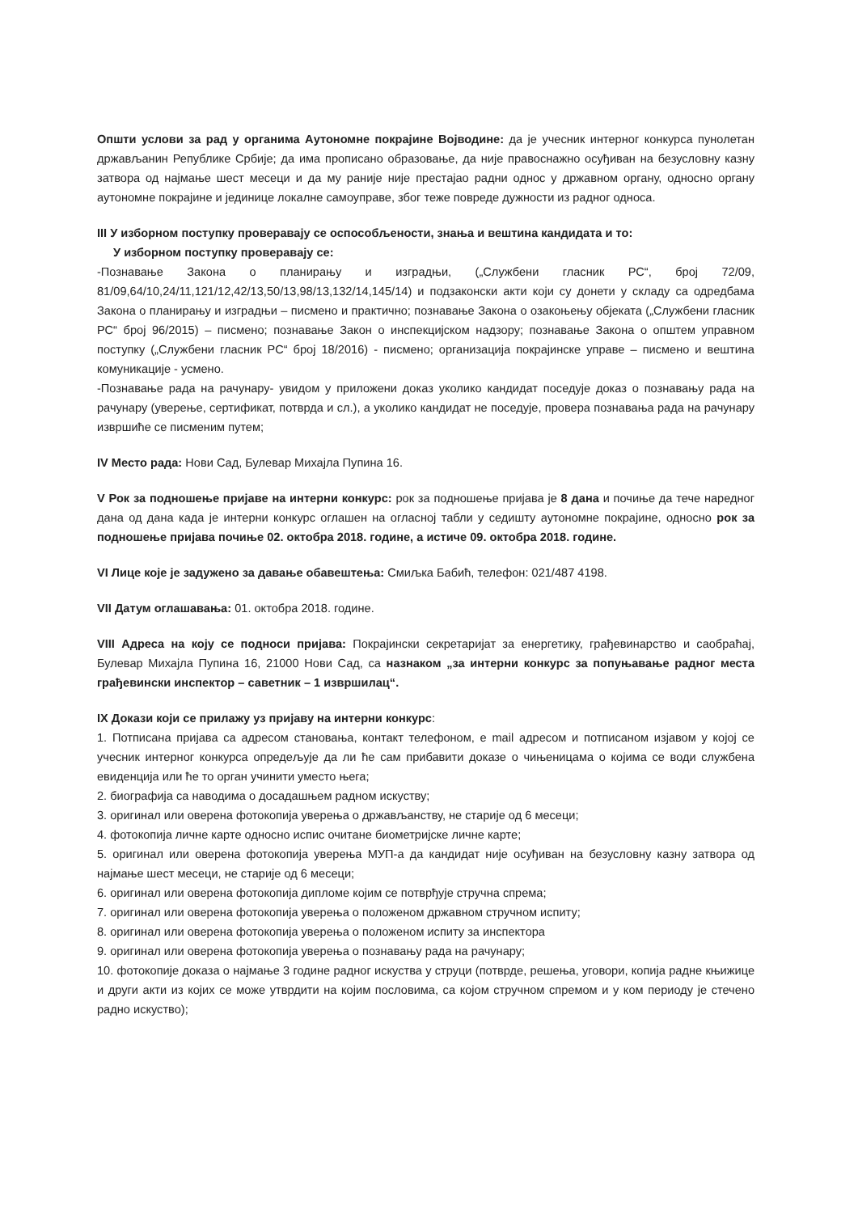Општи услови за рад у органима Аутономне покрајине Војводине: да је учесник интерног конкурса пунолетан држављанин Републике Србије; да има прописано образовање, да није правоснажно осуђиван на безусловну казну затвора од најмање шест месеци и да му раније није престајао радни однос у државном органу, односно органу аутономне покрајине и јединице локалне самоуправе, због теже повреде дужности из радног односа.
III У изборном поступку проверавају се оспособљености, знања и вештина кандидата и то:
У изборном поступку проверавају се:
-Познавање Закона о планирању и изградњи, („Службени гласник РС“, број 72/09, 81/09,64/10,24/11,121/12,42/13,50/13,98/13,132/14,145/14) и подзаконски акти који су донети у складу са одредбама Закона о планирању и изградњи – писмено и практично; познавање Закона о озакоњењу објеката („Службени гласник РС“ број 96/2015) – писмено; познавање Закон о инспекцијском надзору; познавање Закона о општем управном поступку („Службени гласник РС“ број 18/2016) - писмено; организација покрајинске управе – писмено и вештина комуникације - усмено.
-Познавање рада на рачунару- увидом у приложени доказ уколико кандидат поседује доказ о познавању рада на рачунару (уверење, сертификат, потврда и сл.), а уколико кандидат не поседује, провера познавања рада на рачунару извршиће се писменим путем;
IV Место рада: Нови Сад, Булевар Михајла Пупина 16.
V Рок за подношење пријаве на интерни конкурс: рок за подношење пријава је 8 дана и почиње да тече наредног дана од дана када је интерни конкурс оглашен на огласној табли у седишту аутономне покрајине, односно рок за подношење пријава почиње 02. октобра 2018. године, а истиче 09. октобра 2018. године.
VI Лице које је задужено за давање обавештења: Смиљка Бабић, телефон: 021/487 4198.
VII Датум оглашавања: 01. октобра 2018. године.
VIII Адреса на коју се подноси пријава: Покрајински секретаријат за енергетику, грађевинарство и саобраћај, Булевар Михајла Пупина 16, 21000 Нови Сад, са назнаком „за интерни конкурс за попуњавање радног места грађевински инспектор – саветник – 1 извршилац“.
IX Докази који се прилажу уз пријаву на интерни конкурс:
1. Потписана пријава са адресом становања, контакт телефоном, e mail адресом и потписаном изјавом у којој се учесник интерног конкурса опредељује да ли ће сам прибавити доказе о чињеницама о којима се води службена евиденција или ће то орган учинити уместо њега;
2. биографија са наводима о досадашњем радном искуству;
3. оригинал или оверена фотокопија уверења о држављанству, не старије од 6 месеци;
4. фотокопија личне карте односно испис очитане биометријске личне карте;
5. оригинал или оверена фотокопија уверења МУП-а да кандидат није осуђиван на безусловну казну затвора од најмање шест месеци, не старије од 6 месеци;
6. оригинал или оверена фотокопија дипломе којим се потврђује стручна спрема;
7. оригинал или оверена фотокопија уверења о положеном државном стручном испиту;
8. оригинал или оверена фотокопија уверења о положеном испиту за инспектора
9. оригинал или оверена фотокопија уверења о познавању рада на рачунару;
10. фотокопије доказа о најмање 3 године радног искуства у струци (потврде, решења, уговори, копија радне књижице и други акти из којих се може утврдити на којим пословима, са којом стручном спремом и у ком периоду је стечено радно искуство);